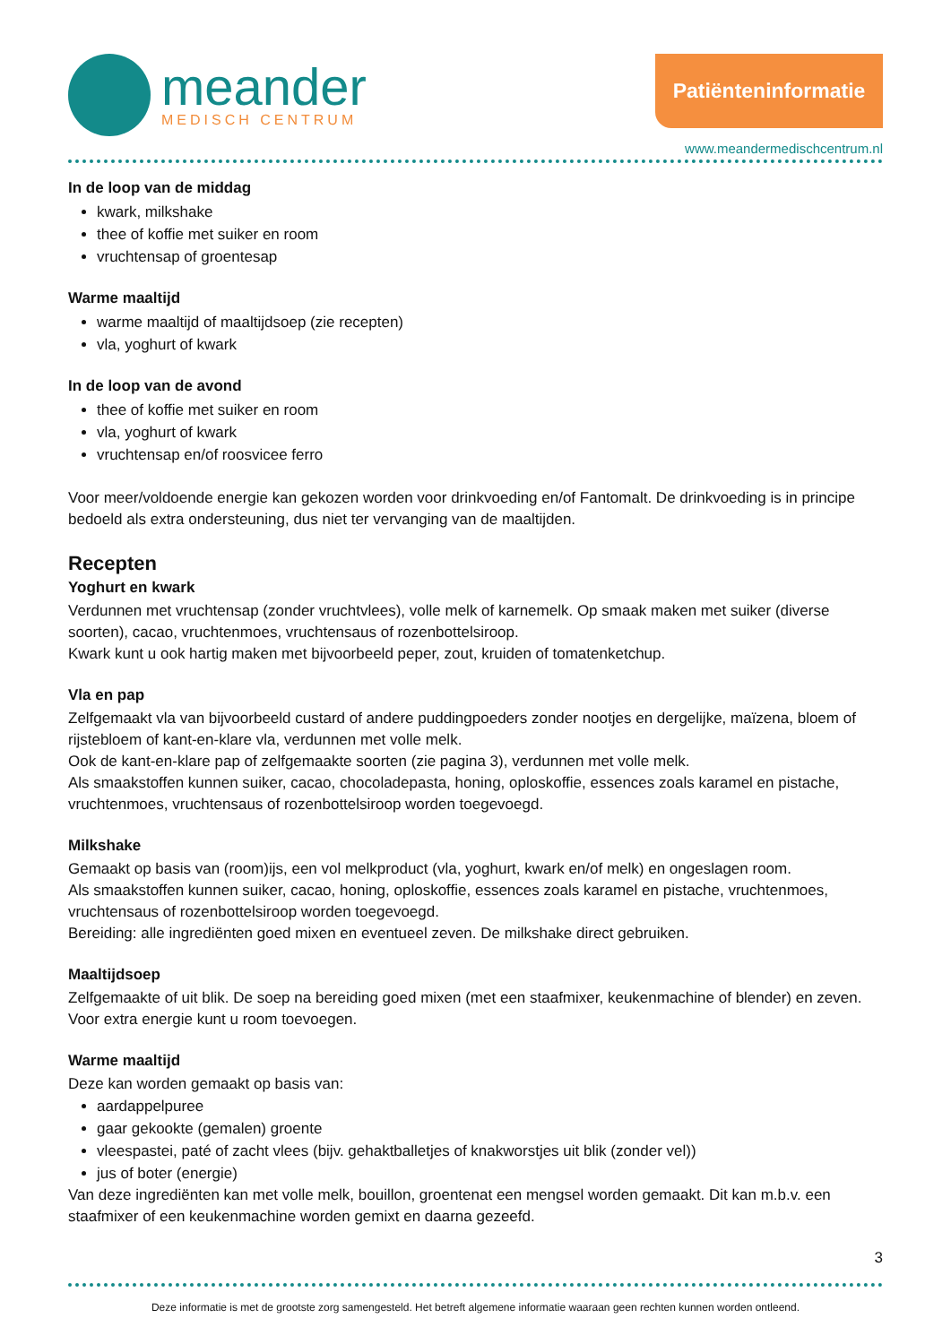meander
MEDISCH CENTRUM
Patiënteninformatie
www.meandermedischcentrum.nl
In de loop van de middag
kwark, milkshake
thee of koffie met suiker en room
vruchtensap of groentesap
Warme maaltijd
warme maaltijd of maaltijdsoep (zie recepten)
vla, yoghurt of kwark
In de loop van de avond
thee of koffie met suiker en room
vla, yoghurt of kwark
vruchtensap en/of roosvicee ferro
Voor meer/voldoende energie kan gekozen worden voor drinkvoeding en/of Fantomalt. De drinkvoeding is in principe bedoeld als extra ondersteuning, dus niet ter vervanging van de maaltijden.
Recepten
Yoghurt en kwark
Verdunnen met vruchtensap (zonder vruchtvlees), volle melk of karnemelk. Op smaak maken met suiker (diverse soorten), cacao, vruchtenmoes, vruchtensaus of rozenbottelsiroop.
Kwark kunt u ook hartig maken met bijvoorbeeld peper, zout, kruiden of tomatenketchup.
Vla en pap
Zelfgemaakt vla van bijvoorbeeld custard of andere puddingpoeders zonder nootjes en dergelijke, maïzena, bloem of rijstebloem of kant-en-klare vla, verdunnen met volle melk.
Ook de kant-en-klare pap of zelfgemaakte soorten (zie pagina 3), verdunnen met volle melk.
Als smaakstoffen kunnen suiker, cacao, chocoladepasta, honing, oploskoffie, essences zoals karamel en pistache, vruchtenmoes, vruchtensaus of rozenbottelsiroop worden toegevoegd.
Milkshake
Gemaakt op basis van (room)ijs, een vol melkproduct (vla, yoghurt, kwark en/of melk) en ongeslagen room.
Als smaakstoffen kunnen suiker, cacao, honing, oploskoffie, essences zoals karamel en pistache, vruchtenmoes, vruchtensaus of rozenbottelsiroop worden toegevoegd.
Bereiding: alle ingrediënten goed mixen en eventueel zeven. De milkshake direct gebruiken.
Maaltijdsoep
Zelfgemaakte of uit blik. De soep na bereiding goed mixen (met een staafmixer, keukenmachine of blender) en zeven. Voor extra energie kunt u room toevoegen.
Warme maaltijd
Deze kan worden gemaakt op basis van:
aardappelpuree
gaar gekookte (gemalen) groente
vleespastei, paté of zacht vlees (bijv. gehaktballetjes of knakworstjes uit blik (zonder vel))
jus of boter (energie)
Van deze ingrediënten kan met volle melk, bouillon, groentenat een mengsel worden gemaakt. Dit kan m.b.v. een staafmixer of een keukenmachine worden gemixt en daarna gezeefd.
3
Deze informatie is met de grootste zorg samengesteld. Het betreft algemene informatie waaraan geen rechten kunnen worden ontleend.